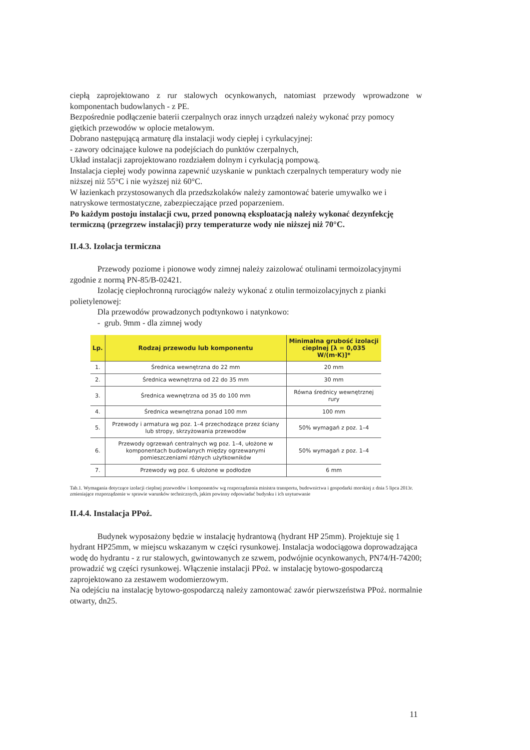ciepłą zaprojektowano z rur stalowych ocynkowanych, natomiast przewody wprowadzone w komponentach budowlanych - z PE.
Bezpośrednie podłączenie baterii czerpalnych oraz innych urządzeń należy wykonać przy pomocy giętkich przewodów w oplocie metalowym.
Dobrano następującą armaturę dla instalacji wody ciepłej i cyrkulacyjnej:
- zawory odcinające kulowe na podejściach do punktów czerpalnych,
Układ instalacji zaprojektowano rozdziałem dolnym i cyrkulacją pompową.
Instalacja ciepłej wody powinna zapewnić uzyskanie w punktach czerpalnych temperatury wody nie niższej niż 55°C i nie wyższej niż 60°C.
W łazienkach przystosowanych dla przedszkolaków należy zamontować baterie umywalko we i natryskowe termostatyczne, zabezpieczające przed poparzeniem.
Po każdym postoju instalacji cwu, przed ponowną eksploatacją należy wykonać dezynfekcję termiczną (przegrzew instalacji) przy temperaturze wody nie niższej niż 70°C.
II.4.3. Izolacja termiczna
Przewody poziome i pionowe wody zimnej należy zaizolować otulinami termoizolacyjnymi zgodnie z normą PN-85/B-02421.
Izolację ciepłochronną rurociągów należy wykonać z otulin termoizolacyjnych z pianki polietylenowej:
Dla przewodów prowadzonych podtynkowo i natynkowo:
- grub. 9mm - dla zimnej wody
| Lp. | Rodzaj przewodu lub komponentu | Minimalna grubość izolacji cieplnej [λ = 0,035 W/(m·K)]* |
| --- | --- | --- |
| 1. | Średnica wewnętrzna do 22 mm | 20 mm |
| 2. | Średnica wewnętrzna od 22 do 35 mm | 30 mm |
| 3. | Średnica wewnętrzna od 35 do 100 mm | Równa średnicy wewnętrznej rury |
| 4. | Średnica wewnętrzna ponad 100 mm | 100 mm |
| 5. | Przewody i armatura wg poz. 1–4 przechodzące przez ściany lub stropy, skrzyżowania przewodów | 50% wymagań z poz. 1–4 |
| 6. | Przewody ogrzewań centralnych wg poz. 1–4, ułożone w komponentach budowlanych między ogrzewanymi pomieszczeniami różnych użytkowników | 50% wymagań z poz. 1–4 |
| 7. | Przewody wg poz. 6 ułożone w podłodze | 6 mm |
Tab.1. Wymagania dotyczące izolacji cieplnej przewodów i komponentów wg rozporządzenia ministra transportu, budownictwa i gospodarki morskiej z dnia 5 lipca 2013r. zmieniające rozporządzenie w sprawie warunków technicznych, jakim powinny odpowiadać budynku i ich usytuowanie
II.4.4. Instalacja PPoż.
Budynek wyposażony będzie w instalację hydrantową (hydrant HP 25mm). Projektuje się 1 hydrant HP25mm, w miejscu wskazanym w części rysunkowej. Instalacja wodociągowa doprowadzająca wodę do hydrantu - z rur stalowych, gwintowanych ze szwem, podwójnie ocynkowanych, PN74/H-74200; prowadzić wg części rysunkowej. Włączenie instalacji PPoż. w instalację bytowo-gospodarczą zaprojektowano za zestawem wodomierzowym.
Na odejściu na instalację bytowo-gospodarczą należy zamontować zawór pierwszeństwa PPoż. normalnie otwarty, dn25.
11